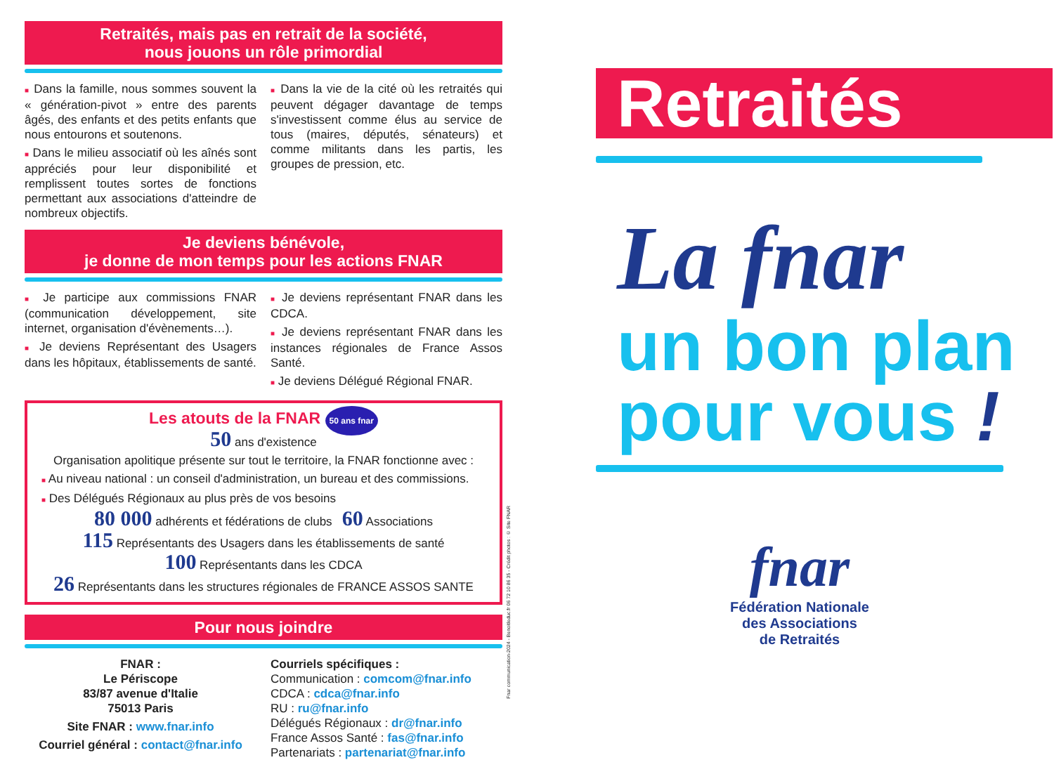Retraités, mais pas en retrait de la société,
nous jouons un rôle primordial
■ Dans la famille, nous sommes souvent la « génération-pivot » entre des parents âgés, des enfants et des petits enfants que nous entourons et soutenons.
■ Dans le milieu associatif où les aînés sont appréciés pour leur disponibilité et remplissent toutes sortes de fonctions permettant aux associations d'atteindre de nombreux objectifs.
■ Dans la vie de la cité où les retraités qui peuvent dégager davantage de temps s'investissent comme élus au service de tous (maires, députés, sénateurs) et comme militants dans les partis, les groupes de pression, etc.
Je deviens bénévole,
je donne de mon temps pour les actions FNAR
■ Je participe aux commissions FNAR (communication développement, site internet, organisation d'évènements…).
■ Je deviens Représentant des Usagers dans les hôpitaux, établissements de santé.
■ Je deviens représentant FNAR dans les CDCA.
■ Je deviens représentant FNAR dans les instances régionales de France Assos Santé.
■ Je deviens Délégué Régional FNAR.
Les atouts de la FNAR 50 ans fnar
50 ans d'existence
Organisation apolitique présente sur tout le territoire, la FNAR fonctionne avec :
■ Au niveau national : un conseil d'administration, un bureau et des commissions.
■ Des Délégués Régionaux au plus près de vos besoins
80 000 adhérents et fédérations de clubs 60 Associations
115 Représentants des Usagers dans les établissements de santé
100 Représentants dans les CDCA
26 Représentants dans les structures régionales de FRANCE ASSOS SANTE
Pour nous joindre
FNAR :
Le Périscope
83/87 avenue d'Italie
75013 Paris
Site FNAR : www.fnar.info
Courriel général : contact@fnar.info
Courriels spécifiques :
Communication : comcom@fnar.info
CDCA : cdca@fnar.info
RU : ru@fnar.info
Délégués Régionaux : dr@fnar.info
France Assos Santé : fas@fnar.info
Partenariats : partenariat@fnar.info
Fnar communication-2024 - Benoitleduc.fr 06 72 10 86 35 - Crédit photos : © Site FNAR
Retraités
La fnar
un bon plan
pour vous !
fnar
Fédération Nationale
des Associations
de Retraités